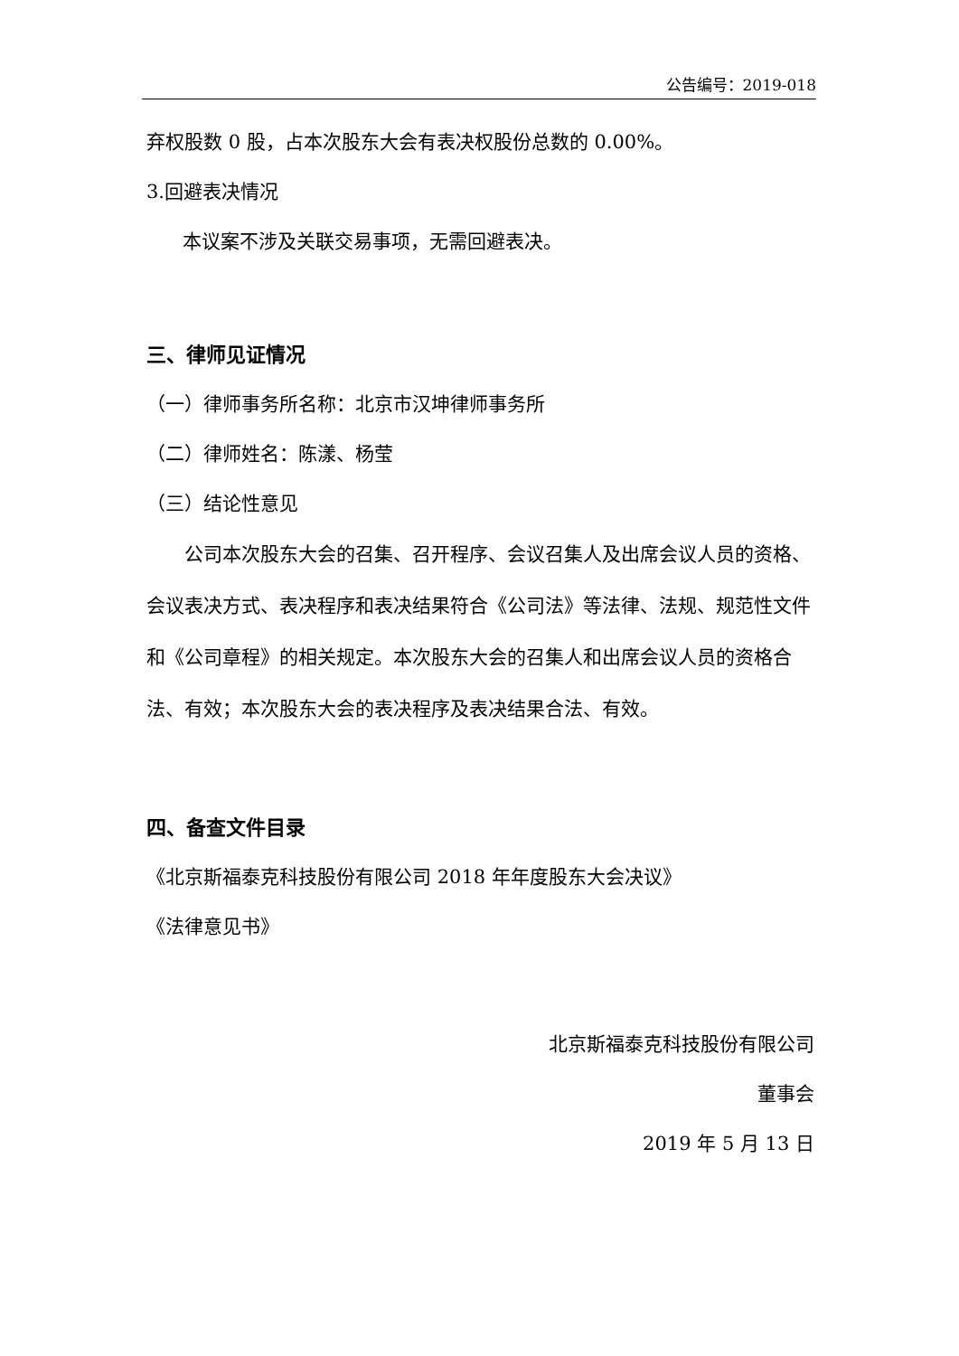公告编号：2019-018
弃权股数 0 股，占本次股东大会有表决权股份总数的 0.00%。
3.回避表决情况
本议案不涉及关联交易事项，无需回避表决。
三、律师见证情况
（一）律师事务所名称：北京市汉坤律师事务所
（二）律师姓名：陈漾、杨莹
（三）结论性意见
公司本次股东大会的召集、召开程序、会议召集人及出席会议人员的资格、会议表决方式、表决程序和表决结果符合《公司法》等法律、法规、规范性文件和《公司章程》的相关规定。本次股东大会的召集人和出席会议人员的资格合法、有效；本次股东大会的表决程序及表决结果合法、有效。
四、备查文件目录
《北京斯福泰克科技股份有限公司 2018 年年度股东大会决议》
《法律意见书》
北京斯福泰克科技股份有限公司
董事会
2019 年 5 月 13 日